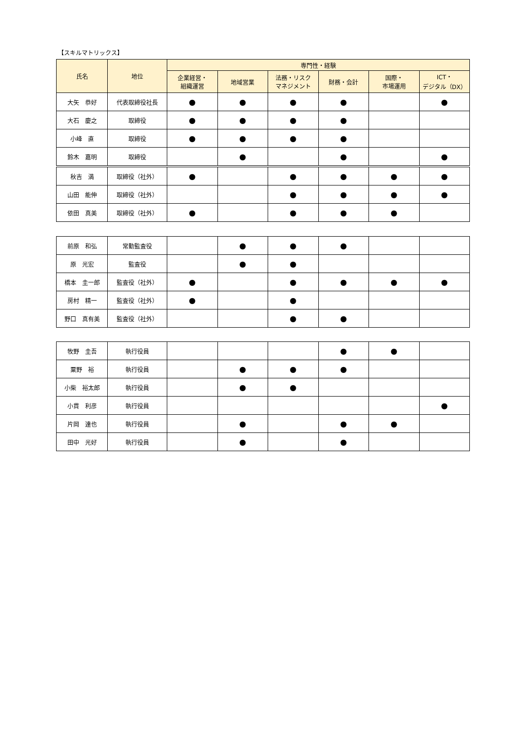【スキルマトリックス】
| 氏名 | 地位 | 専門性・経験 | | | | | |
| --- | --- | --- | --- | --- | --- | --- | --- |
| | | 企業経営・ 組織運営 | 地域営業 | 法務・リスク マネジメント | 財務・会計 | 国際・ 市場運用 | ICT・ デジタル（DX） |
| 大矢 恭好 | 代表取締役社長 | ● | ● | ● | ● | | ● |
| 大石 慶之 | 取締役 | ● | ● | ● | ● | | |
| 小峰 直 | 取締役 | ● | ● | ● | ● | | |
| 鈴木 嘉明 | 取締役 | | ● | | ● | | ● |
| 秋吉 満 | 取締役（社外） | ● | | ● | ● | ● | ● |
| 山田 能伸 | 取締役（社外） | | | ● | ● | ● | ● |
| 依田 真美 | 取締役（社外） | ● | | ● | ● | ● | |
| 前原 和弘 | 常勤監査役 | | ● | ● | ● | | |
| 原 光宏 | 監査役 | | ● | ● | | | |
| 橋本 圭一郎 | 監査役（社外） | ● | | ● | ● | ● | ● |
| 房村 精一 | 監査役（社外） | ● | | ● | | | |
| 野口 真有美 | 監査役（社外） | | | ● | ● | | |
| 牧野 圭吾 | 執行役員 | | | | ● | ● | |
| 粟野 裕 | 執行役員 | | ● | ● | ● | | |
| 小柴 裕太郎 | 執行役員 | | ● | ● | | | |
| 小貫 利彦 | 執行役員 | | | | | | ● |
| 片岡 達也 | 執行役員 | | ● | | ● | ● | |
| 田中 光好 | 執行役員 | | ● | | ● | | |